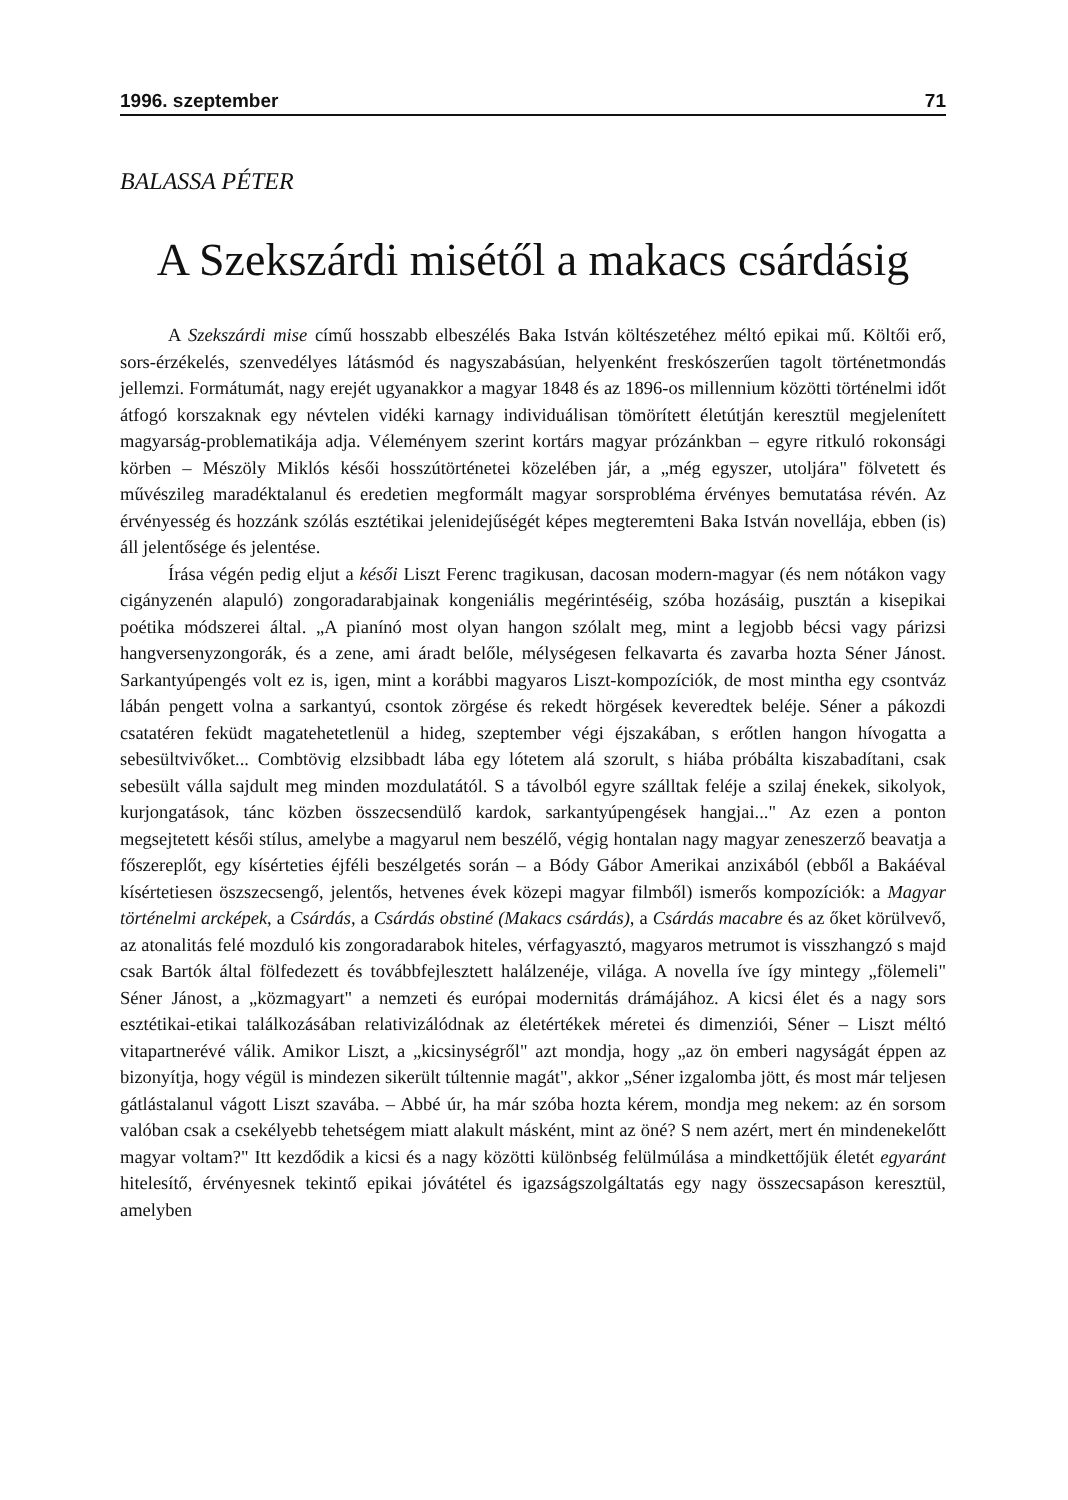1996. szeptember 71
BALASSA PÉTER
A Szekszárdi misétől a makacs csárdásig
A Szekszárdi mise című hosszabb elbeszélés Baka István költészetéhez méltó epikai mű. Költői erő, sors-érzékelés, szenvedélyes látásmód és nagyszabásúan, helyenként freskószerűen tagolt történetmondás jellemzi. Formátumát, nagy erejét ugyanakkor a magyar 1848 és az 1896-os millennium közötti történelmi időt átfogó korszaknak egy névtelen vidéki karnagy individuálisan tömörített életútján keresztül megjelenített magyarság-problematikája adja. Véleményem szerint kortárs magyar prózánkban – egyre ritkuló rokonsági körben – Mészöly Miklós késői hosszútörténetei közelében jár, a „még egyszer, utoljára" fölvetett és művészileg maradéktalanul és eredetien megformált magyar sorsprobléma érvényes bemutatása révén. Az érvényesség és hozzánk szólás esztétikai jelenidejűségét képes megteremteni Baka István novellája, ebben (is) áll jelentősége és jelentése.
Írása végén pedig eljut a késői Liszt Ferenc tragikusan, dacosan modern-magyar (és nem nótákon vagy cigányzenén alapuló) zongoradarabjainak kongeniális megérintéséig, szóba hozásáig, pusztán a kisepikai poétika módszerei által. „A pianínó most olyan hangon szólalt meg, mint a legjobb bécsi vagy párizsi hangversenyzongorák, és a zene, ami áradt belőle, mélységesen felkavarta és zavarba hozta Séner Jánost. Sarkantyúpengés volt ez is, igen, mint a korábbi magyaros Liszt-kompozíciók, de most mintha egy csontváz lábán pengett volna a sarkantyú, csontok zörgése és rekedt hörgések keveredtek beléje. Séner a pákozdi csatatéren feküdt magatehetetlenül a hideg, szeptember végi éjszakában, s erőtlen hangon hívogatta a sebesültvivőket... Combtövig elzsibbadt lába egy lótetem alá szorult, s hiába próbálta kiszabadítani, csak sebesült válla sajdult meg minden mozdulatától. S a távolból egyre szálltak feléje a szilaj énekek, sikolyok, kurjongatások, tánc közben összecsendülő kardok, sarkantyúpengések hangjai..." Az ezen a ponton megsejtetett késői stílus, amelybe a magyarul nem beszélő, végig hontalan nagy magyar zeneszerző beavatja a főszereplőt, egy kísérteties éjféli beszélgetés során – a Bódy Gábor Amerikai anzixából (ebből a Bakáéval kísértetiesen öszszecsengő, jelentős, hetvenes évek közepi magyar filmből) ismerős kompozíciók: a Magyar történelmi arcképek, a Csárdás, a Csárdás obstiné (Makacs csárdás), a Csárdás macabre és az őket körülvevő, az atonalitás felé mozduló kis zongoradarabok hiteles, vérfagyasztó, magyaros metrumot is visszhangzó s majd csak Bartók által fölfedezett és továbbfejlesztett halálzenéje, világa. A novella íve így mintegy „fölemeli" Séner Jánost, a „közmagyart" a nemzeti és európai modernitás drámájához. A kicsi élet és a nagy sors esztétikai-etikai találkozásában relativizálódnak az életértékek méretei és dimenziói, Séner – Liszt méltó vitapartnerévé válik. Amikor Liszt, a „kicsinységről" azt mondja, hogy „az ön emberi nagyságát éppen az bizonyítja, hogy végül is mindezen sikerült túltennie magát", akkor „Séner izgalomba jött, és most már teljesen gátlástalanul vágott Liszt szavába. – Abbé úr, ha már szóba hozta kérem, mondja meg nekem: az én sorsom valóban csak a csekélyebb tehetségem miatt alakult másként, mint az öné? S nem azért, mert én mindenekelőtt magyar voltam?" Itt kezdődik a kicsi és a nagy közötti különbség felülmúlása a mindkettőjük életét egyaránt hitelesítő, érvényesnek tekintő epikai jóvátétel és igazságszolgáltatás egy nagy összecsapáson keresztül, amelyben